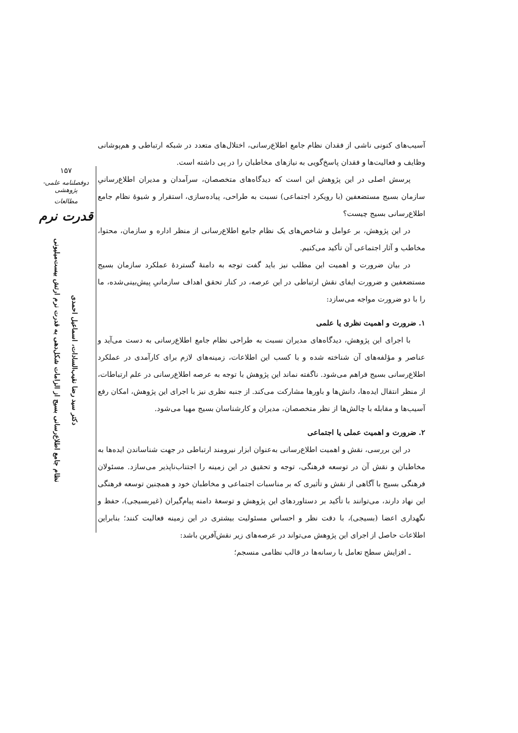۱۵۷
دوفصلنامه علمی-پژوهشی
مطالعات
قدرت نرم
دکتر سید رضا نقیب‌السادات، اسماعیل احمدی
نظام جامع اطلاع‌رسانی بسیج از الزامات شکل‌دهی به قدرت نرم ارتش بیست‌میلیونی
آسیب‌های کنونی ناشی از فقدان نظام جامع اطلاع‌رسانی، اختلال‌های متعدد در شبکه ارتباطی و هم‌پوشانی وظایف و فعالیت‌ها و فقدان پاسخ‌گویی به نیازهای مخاطبان را در پی داشته است.
پرسش اصلی در این پژوهش این است که دیدگاه‌های متخصصان، سرآمدان و مدیران اطلاع‌رسانیِ سازمان بسیج مستضعفین (با رویکرد اجتماعی) نسبت به طراحی، پیاده‌سازی، استقرار و شیوهٔ نظام جامع اطلاع‌رسانی بسیج چیست؟
در این پژوهش، بر عوامل و شاخص‌های یک نظام جامع اطلاع‌رسانی از منظر اداره و سازمان، محتوا، مخاطب و آثار اجتماعی آن تأکید می‌کنیم.
در بیان ضرورت و اهمیت این مطلب نیز باید گفت توجه به دامنهٔ گستردهٔ عملکرد سازمان بسیج مستضعفین و ضرورت ایفای نقش ارتباطی در این عرصه، در کنار تحقق اهداف سازمانیِ پیش‌بینی‌شده، ما را با دو ضرورت مواجه می‌سازد:
۱. ضرورت و اهمیت نظری یا علمی
با اجرای این پژوهش، دیدگاه‌های مدیران نسبت به طراحی نظام جامع اطلاع‌رسانی به دست می‌آید و عناصر و مؤلفه‌های آن شناخته شده و با کسب این اطلاعات، زمینه‌های لازم برای کارآمدی در عملکرد اطلاع‌رسانی بسیج فراهم می‌شود. ناگفته نماند این پژوهش با توجه به عرصه اطلاع‌رسانی در علم ارتباطات، از منظر انتقال ایده‌ها، دانش‌ها و باورها مشارکت می‌کند. از جنبه نظری نیز با اجرای این پژوهش، امکان رفع آسیب‌ها و مقابله با چالش‌ها از نظر متخصصان، مدیران و کارشناسان بسیج مهیا می‌شود.
۲. ضرورت و اهمیت عملی یا اجتماعی
در این بررسی، نقش و اهمیت اطلاع‌رسانی به‌عنوان ابزار نیرومند ارتباطی در جهت شناساندن ایده‌ها به مخاطبان و نقش آن در توسعه فرهنگی، توجه و تحقیق در این زمینه را اجتناب‌ناپذیر می‌سازد. مسئولان فرهنگی بسیج با آگاهی از نقش و تأثیری که بر مناسبات اجتماعی و مخاطبان خود و همچنین توسعه فرهنگی این نهاد دارند، می‌توانند با تأکید بر دستاوردهای این پژوهش و توسعهٔ دامنه پیام‌گیران (غیربسیجی)، حفظ و نگهداری اعضا (بسیجی)، با دقت نظر و احساس مسئولیت بیشتری در این زمینه فعالیت کنند؛ بنابراین اطلاعات حاصل از اجرای این پژوهش می‌تواند در عرصه‌های زیر نقش‌آفرین باشد:
ـ افزایش سطح تعامل با رسانه‌ها در قالب نظامی منسجم؛